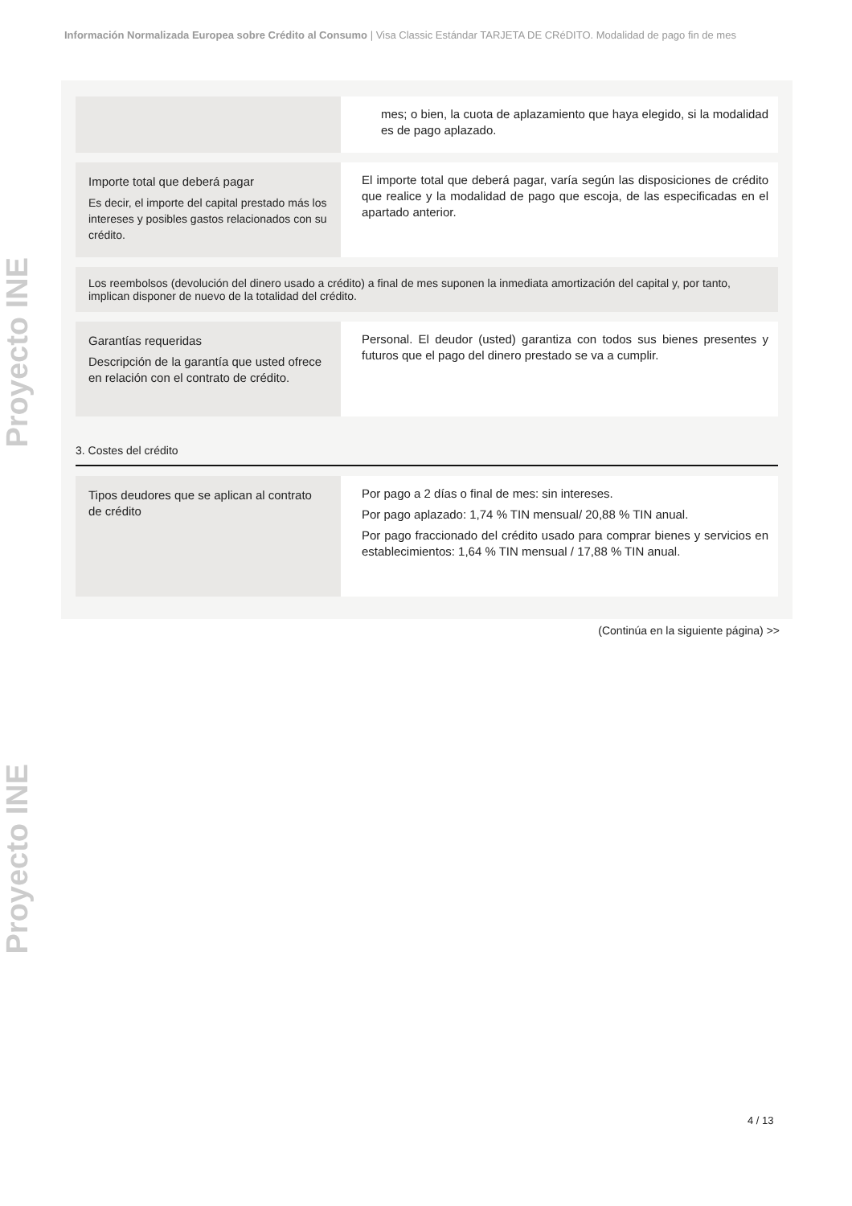Información Normalizada Europea sobre Crédito al Consumo | Visa Classic Estándar TARJETA DE CRéDITO. Modalidad de pago fin de mes
Proyecto INE
Proyecto INE
mes; o bien, la cuota de aplazamiento que haya elegido, si la modalidad es de pago aplazado.
Importe total que deberá pagar
Es decir, el importe del capital prestado más los intereses y posibles gastos relacionados con su crédito.
El importe total que deberá pagar, varía según las disposiciones de crédito que realice y la modalidad de pago que escoja, de las especificadas en el apartado anterior.
Los reembolsos (devolución del dinero usado a crédito) a final de mes suponen la inmediata amortización del capital y, por tanto, implican disponer de nuevo de la totalidad del crédito.
Garantías requeridas
Descripción de la garantía que usted ofrece en relación con el contrato de crédito.
Personal. El deudor (usted) garantiza con todos sus bienes presentes y futuros que el pago del dinero prestado se va a cumplir.
3. Costes del crédito
Tipos deudores que se aplican al contrato de crédito
Por pago a 2 días o final de mes: sin intereses.
Por pago aplazado: 1,74 % TIN mensual/ 20,88 % TIN anual.
Por pago fraccionado del crédito usado para comprar bienes y servicios en establecimientos: 1,64 % TIN mensual / 17,88 % TIN anual.
(Continúa en la siguiente página) >>
4 / 13